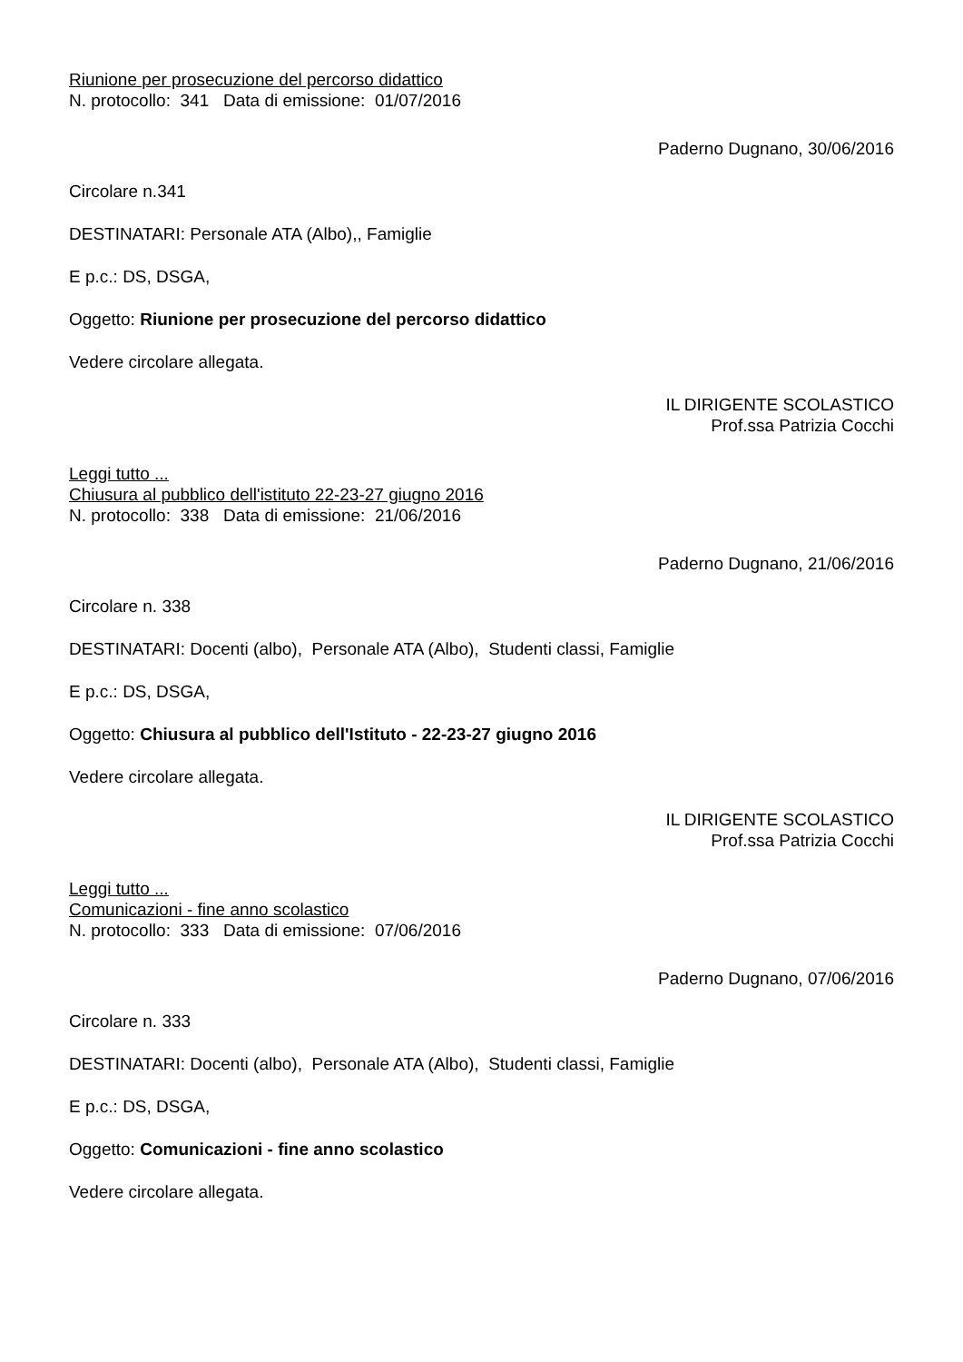Riunione per prosecuzione del percorso didattico
N. protocollo: 341 Data di emissione: 01/07/2016
Paderno Dugnano, 30/06/2016
Circolare n.341
DESTINATARI: Personale ATA (Albo),, Famiglie
E p.c.: DS, DSGA,
Oggetto: Riunione per prosecuzione del percorso didattico
Vedere circolare allegata.
IL DIRIGENTE SCOLASTICO
Prof.ssa Patrizia Cocchi
Leggi tutto ...
Chiusura al pubblico dell'istituto 22-23-27 giugno 2016
N. protocollo: 338 Data di emissione: 21/06/2016
Paderno Dugnano, 21/06/2016
Circolare n. 338
DESTINATARI: Docenti (albo), Personale ATA (Albo), Studenti classi, Famiglie
E p.c.: DS, DSGA,
Oggetto: Chiusura al pubblico dell'Istituto - 22-23-27 giugno 2016
Vedere circolare allegata.
IL DIRIGENTE SCOLASTICO
Prof.ssa Patrizia Cocchi
Leggi tutto ...
Comunicazioni - fine anno scolastico
N. protocollo: 333 Data di emissione: 07/06/2016
Paderno Dugnano, 07/06/2016
Circolare n. 333
DESTINATARI: Docenti (albo), Personale ATA (Albo), Studenti classi, Famiglie
E p.c.: DS, DSGA,
Oggetto: Comunicazioni - fine anno scolastico
Vedere circolare allegata.